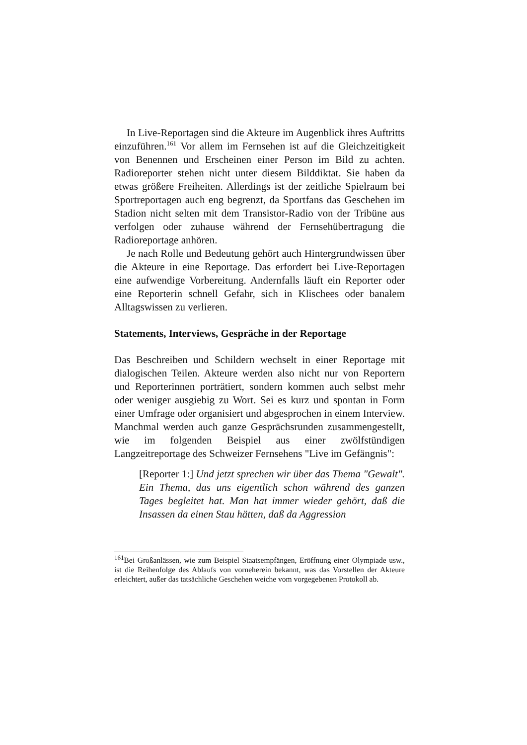In Live-Reportagen sind die Akteure im Augenblick ihres Auftritts einzuführen.<sup>161</sup> Vor allem im Fernsehen ist auf die Gleichzeitigkeit von Benennen und Erscheinen einer Person im Bild zu achten. Radioreporter stehen nicht unter diesem Bilddiktat. Sie haben da etwas größere Freiheiten. Allerdings ist der zeitliche Spielraum bei Sportreportagen auch eng begrenzt, da Sportfans das Geschehen im Stadion nicht selten mit dem Transistor-Radio von der Tribüne aus verfolgen oder zuhause während der Fernsehübertragung die Radioreportage anhören.
Je nach Rolle und Bedeutung gehört auch Hintergrundwissen über die Akteure in eine Reportage. Das erfordert bei Live-Reportagen eine aufwendige Vorbereitung. Andernfalls läuft ein Reporter oder eine Reporterin schnell Gefahr, sich in Klischees oder banalem Alltagswissen zu verlieren.
Statements, Interviews, Gespräche in der Reportage
Das Beschreiben und Schildern wechselt in einer Reportage mit dialogischen Teilen. Akteure werden also nicht nur von Reportern und Reporterinnen porträtiert, sondern kommen auch selbst mehr oder weniger ausgiebig zu Wort. Sei es kurz und spontan in Form einer Umfrage oder organisiert und abgesprochen in einem Interview. Manchmal werden auch ganze Gesprächsrunden zusammengestellt, wie im folgenden Beispiel aus einer zwölfstündigen Langzeitreportage des Schweizer Fernsehens "Live im Gefängnis":
[Reporter 1:] Und jetzt sprechen wir über das Thema "Gewalt". Ein Thema, das uns eigentlich schon während des ganzen Tages begleitet hat. Man hat immer wieder gehört, daß die Insassen da einen Stau hätten, daß da Aggression
<sup>161</sup> Bei Großanlässen, wie zum Beispiel Staatsempfängen, Eröffnung einer Olympiade usw., ist die Reihenfolge des Ablaufs von vorneherein bekannt, was das Vorstellen der Akteure erleichtert, außer das tatsächliche Geschehen weiche vom vorgegebenen Protokoll ab.